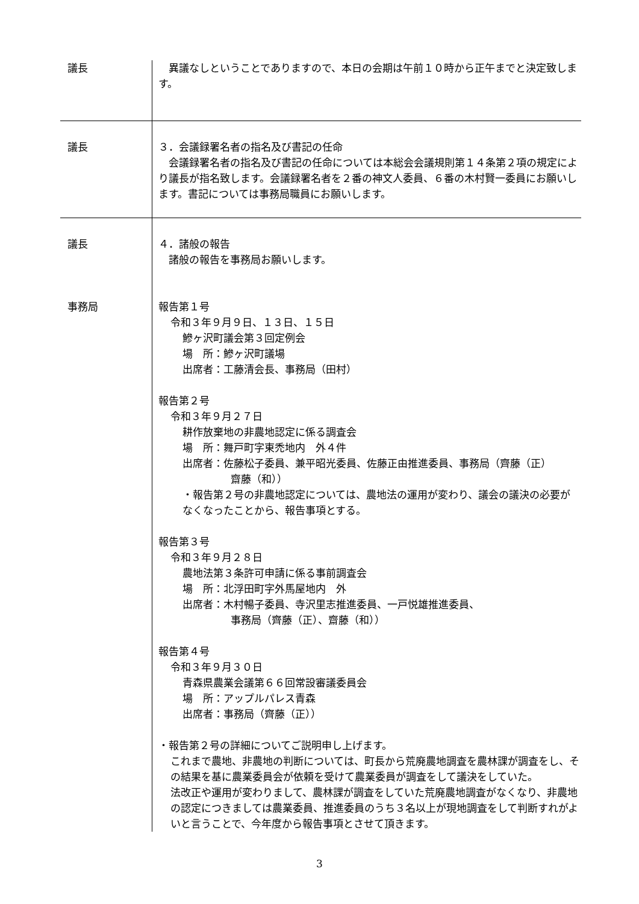議長 　異議なしということでありますので、本日の会期は午前１０時から正午までと決定致します。
議長 ３．会議録署名者の指名及び書記の任命
　会議録署名者の指名及び書記の任命については本総会会議規則第１４条第２項の規定により議長が指名致します。会議録署名者を２番の神文人委員、６番の木村賢一委員にお願いします。書記については事務局職員にお願いします。
議長
事務局
４．諸般の報告
　諸般の報告を事務局お願いします。
報告第１号
令和３年９月９日、１３日、１５日
鰺ヶ沢町議会第３回定例会
場　所：鰺ヶ沢町議場
出席者：工藤清会長、事務局（田村）
報告第２号
令和３年９月２７日
耕作放棄地の非農地認定に係る調査会
場　所：舞戸町字東禿地内　外４件
出席者：佐藤松子委員、兼平昭光委員、佐藤正由推進委員、事務局（齊藤（正）
齋藤（和））
・報告第２号の非農地認定については、農地法の運用が変わり、議会の議決の必要がなくなったことから、報告事項とする。
報告第３号
令和３年９月２８日
農地法第３条許可申請に係る事前調査会
場　所：北浮田町字外馬屋地内　外
出席者：木村暢子委員、寺沢里志推進委員、一戸悦雄推進委員、
事務局（齊藤（正）、齋藤（和））
報告第４号
令和３年９月３０日
青森県農業会議第６６回常設審議委員会
場　所：アップルパレス青森
出席者：事務局（齊藤（正））
・報告第２号の詳細についてご説明申し上げます。
これまで農地、非農地の判断については、町長から荒廃農地調査を農林課が調査をし、その結果を基に農業委員会が依頼を受けて農業委員が調査をして議決をしていた。
法改正や運用が変わりまして、農林課が調査をしていた荒廃農地調査がなくなり、非農地の認定につきましては農業委員、推進委員のうち３名以上が現地調査をして判断すれがよいと言うことで、今年度から報告事項とさせて頂きます。
3